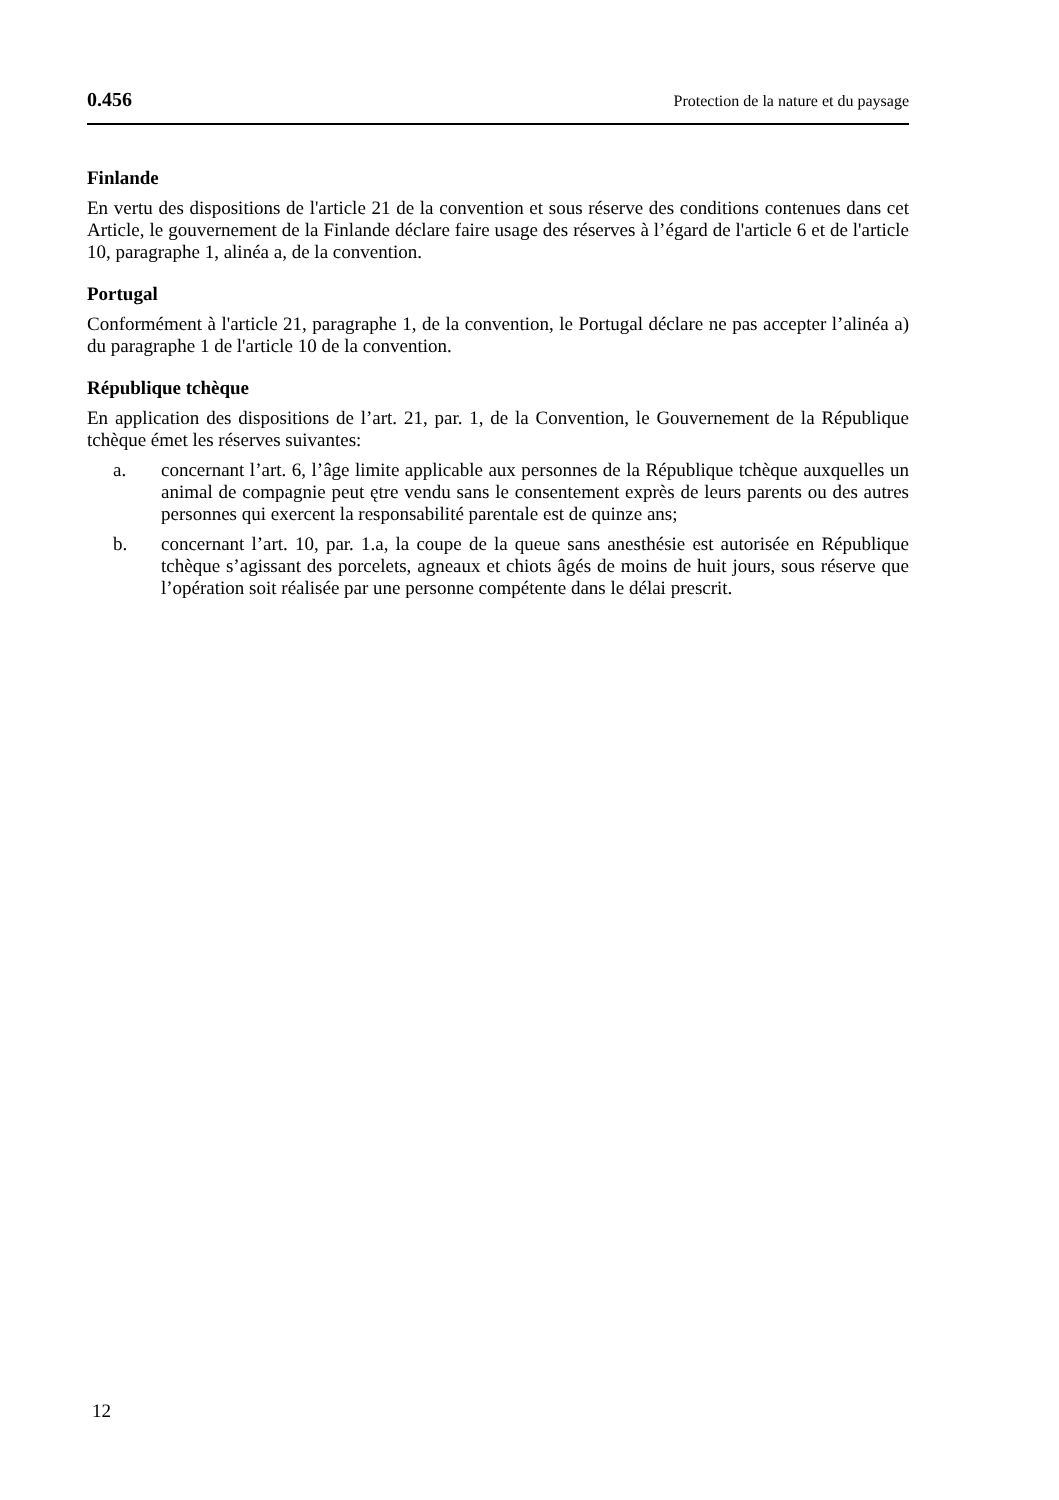0.456 Protection de la nature et du paysage
Finlande
En vertu des dispositions de l'article 21 de la convention et sous réserve des conditions contenues dans cet Article, le gouvernement de la Finlande déclare faire usage des réserves à l’égard de l'article 6 et de l'article 10, paragraphe 1, alinéa a, de la convention.
Portugal
Conformément à l'article 21, paragraphe 1, de la convention, le Portugal déclare ne pas accepter l’alinéa a) du paragraphe 1 de l'article 10 de la convention.
République tchèque
En application des dispositions de l’art. 21, par. 1, de la Convention, le Gouvernement de la République tchèque émet les réserves suivantes:
a. concernant l’art. 6, l’âge limite applicable aux personnes de la République tchèque auxquelles un animal de compagnie peut ętre vendu sans le consentement exprès de leurs parents ou des autres personnes qui exercent la responsabilité parentale est de quinze ans;
b. concernant l’art. 10, par. 1.a, la coupe de la queue sans anesthésie est autorisée en République tchèque s’agissant des porcelets, agneaux et chiots âgés de moins de huit jours, sous réserve que l’opération soit réalisée par une personne compétente dans le délai prescrit.
12